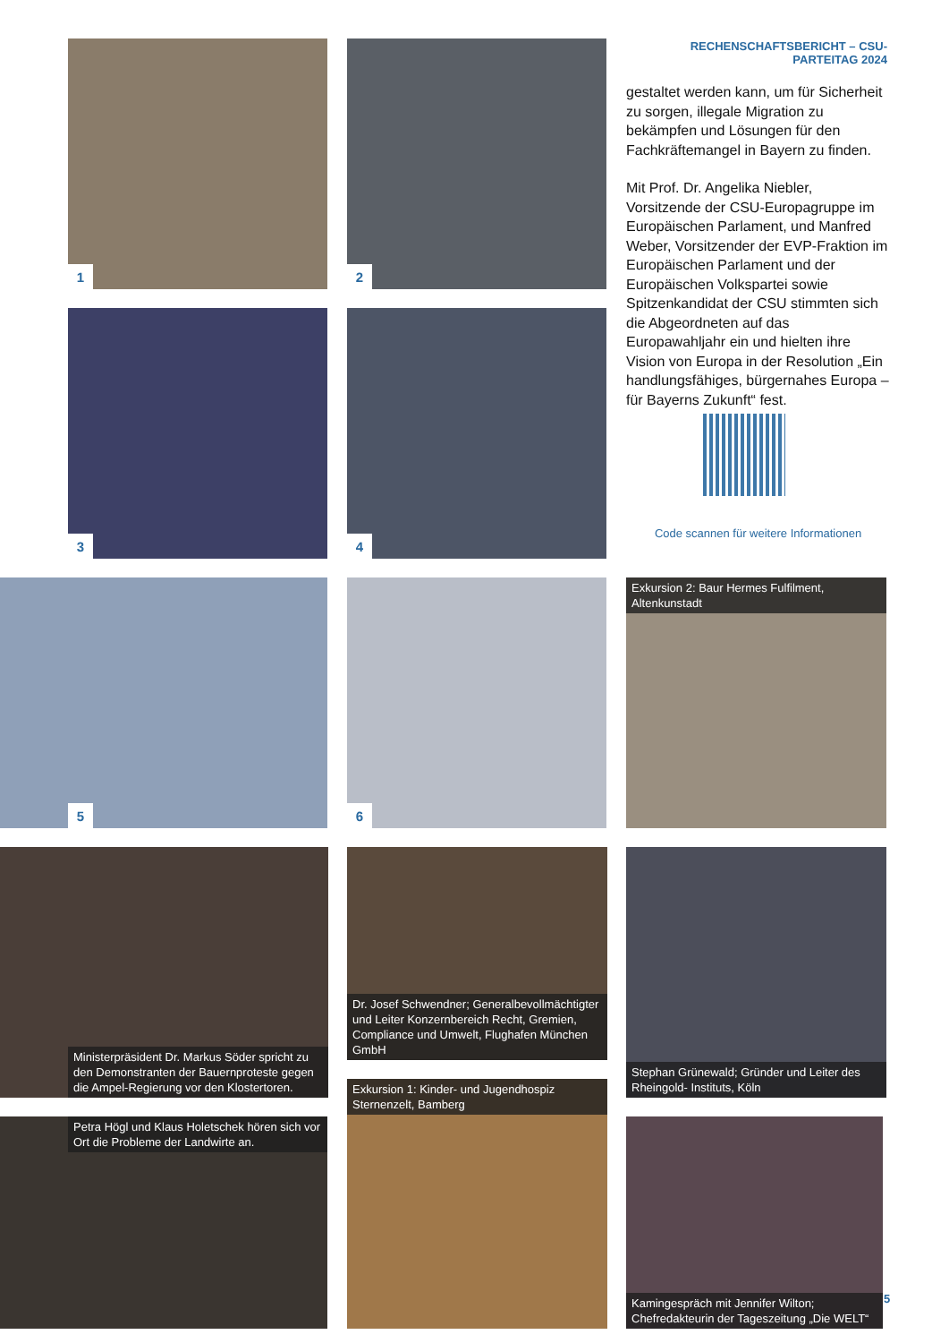RECHENSCHAFTSBERICHT – CSU-PARTEITAG 2024
gestaltet werden kann, um für Sicherheit zu sorgen, illegale Migration zu bekämpfen und Lösungen für den Fachkräftemangel in Bayern zu finden.
Mit Prof. Dr. Angelika Niebler, Vorsitzende der CSU-Europagruppe im Europäischen Parlament, und Manfred Weber, Vorsitzender der EVP-Fraktion im Europäischen Parlament und der Europäischen Volkspartei sowie Spitzenkandidat der CSU stimmten sich die Abgeordneten auf das Europawahljahr ein und hielten ihre Vision von Europa in der Resolution „Ein handlungsfähiges, bürgernahes Europa – für Bayerns Zukunft“ fest.
Code scannen für weitere Informationen
1 2
3 4
5 6
Exkursion 2: Baur Hermes Fulfilment, Altenkunstadt
Ministerpräsident Dr. Markus Söder spricht zu den Demonstranten der Bauernproteste gegen die Ampel-Regierung vor den Klostertoren.
Dr. Josef Schwendner; Generalbevollmächtigter und Leiter Konzernbereich Recht, Gremien, Compliance und Umwelt, Flughafen München GmbH
Stephan Grünewald; Gründer und Leiter des Rheingold- Instituts, Köln
Petra Högl und Klaus Holetschek hören sich vor Ort die Probleme der Landwirte an.
Exkursion 1: Kinder- und Jugendhospiz Sternenzelt, Bamberg
Kamingespräch mit Jennifer Wilton; Chefredakteurin der Tageszeitung „Die WELT“
5